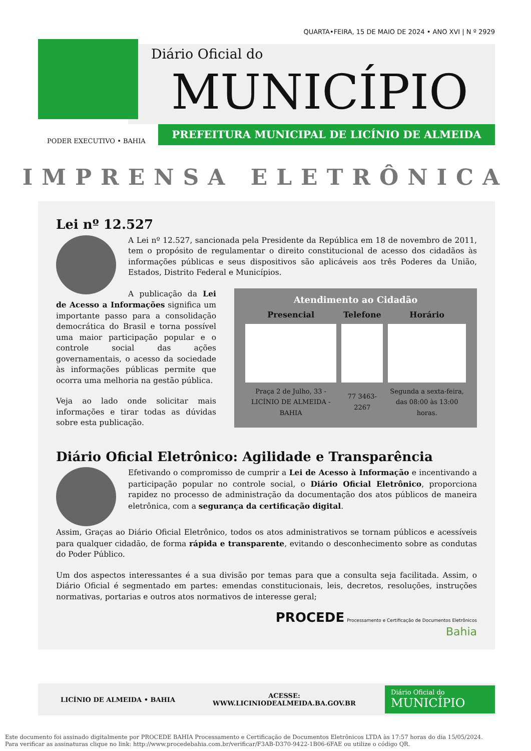QUARTA•FEIRA, 15 DE MAIO DE 2024 • ANO XVI | N º 2929
Diário Oficial do
MUNICÍPIO
PODER EXECUTIVO • BAHIA
PREFEITURA MUNICIPAL DE LICÍNIO DE ALMEIDA
IMPRENSA ELETRÔNICA
Lei nº 12.527
A Lei nº 12.527, sancionada pela Presidente da República em 18 de novembro de 2011, tem o propósito de regulamentar o direito constitucional de acesso dos cidadãos às informações públicas e seus dispositivos são aplicáveis aos três Poderes da União, Estados, Distrito Federal e Municípios.
Atendimento ao Cidadão
| Presencial | Telefone | Horário |
| --- | --- | --- |
| Praça 2 de Julho, 33 - LICÍNIO DE ALMEIDA - BAHIA | 77 3463-2267 | Segunda a sexta-feira, das 08:00 às 13:00 horas. |
A publicação da Lei de Acesso a Informações significa um importante passo para a consolidação democrática do Brasil e torna possível uma maior participação popular e o controle social das ações governamentais, o acesso da sociedade às informações públicas permite que ocorra uma melhoria na gestão pública.
Veja ao lado onde solicitar mais informações e tirar todas as dúvidas sobre esta publicação.
Diário Oficial Eletrônico: Agilidade e Transparência
Efetivando o compromisso de cumprir a Lei de Acesso à Informação e incentivando a participação popular no controle social, o Diário Oficial Eletrônico, proporciona rapidez no processo de administração da documentação dos atos públicos de maneira eletrônica, com a segurança da certificação digital.
Assim, Graças ao Diário Oficial Eletrônico, todos os atos administrativos se tornam públicos e acessíveis para qualquer cidadão, de forma rápida e transparente, evitando o desconhecimento sobre as condutas do Poder Público.
Um dos aspectos interessantes é a sua divisão por temas para que a consulta seja facilitada. Assim, o Diário Oficial é segmentado em partes: emendas constitucionais, leis, decretos, resoluções, instruções normativas, portarias e outros atos normativos de interesse geral;
PROCEDE Processamento e Certificação de Documentos Eletrônicos
Bahia
LICÍNIO DE ALMEIDA • BAHIA ACESSE:
WWW.LICINIODEALMEIDA.BA.GOV.BR
Diário Oficial do
MUNICÍPIO
Este documento foi assinado digitalmente por PROCEDE BAHIA Processamento e Certificação de Documentos Eletrônicos LTDA às 17:57 horas do dia 15/05/2024.
Para verificar as assinaturas clique no link: http://www.procedebahia.com.br/verificar/F3AB-D370-9422-1B06-6FAE ou utilize o código QR.